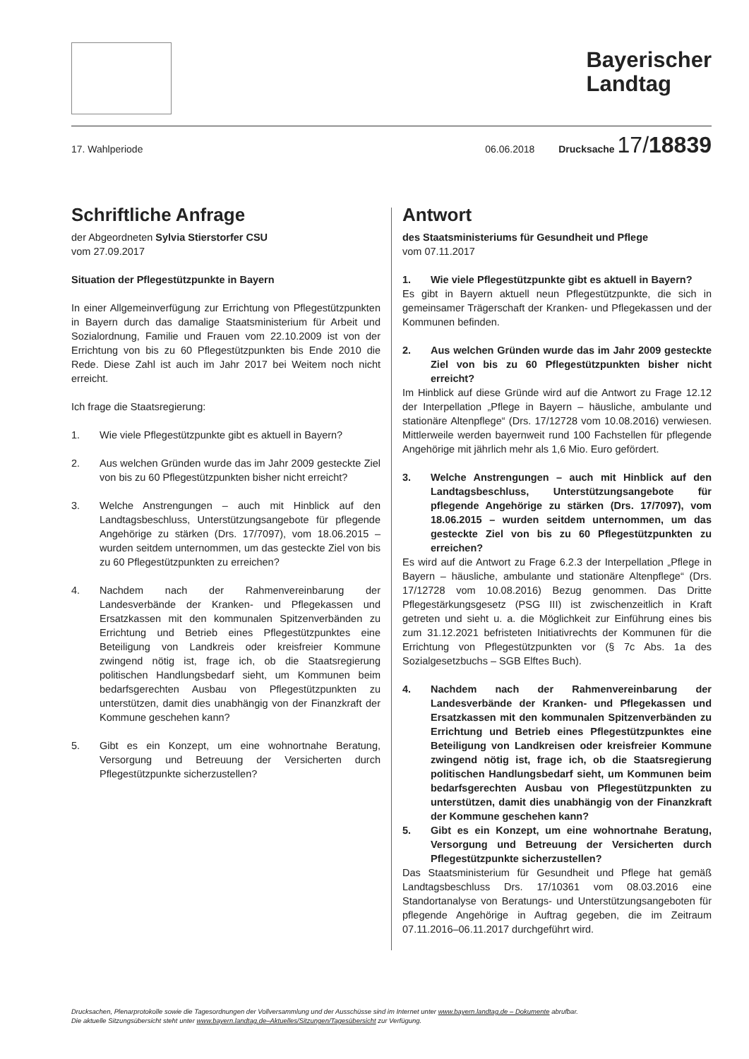Bayerischer
Landtag
17. Wahlperiode 06.06.2018 Drucksache 17/ 18839
Schriftliche Anfrage
der Abgeordneten Sylvia Stierstorfer CSU
vom 27.09.2017
Situation der Pflegestützpunkte in Bayern
In einer Allgemeinverfügung zur Errichtung von Pflegestützpunkten in Bayern durch das damalige Staatsministerium für Arbeit und Sozialordnung, Familie und Frauen vom 22.10.2009 ist von der Errichtung von bis zu 60 Pflegestützpunkten bis Ende 2010 die Rede. Diese Zahl ist auch im Jahr 2017 bei Weitem noch nicht erreicht.
Ich frage die Staatsregierung:
1. Wie viele Pflegestützpunkte gibt es aktuell in Bayern?
2. Aus welchen Gründen wurde das im Jahr 2009 gesteckte Ziel von bis zu 60 Pflegestützpunkten bisher nicht erreicht?
3. Welche Anstrengungen – auch mit Hinblick auf den Landtagsbeschluss, Unterstützungsangebote für pflegende Angehörige zu stärken (Drs. 17/7097), vom 18.06.2015 – wurden seitdem unternommen, um das gesteckte Ziel von bis zu 60 Pflegestützpunkten zu erreichen?
4. Nachdem nach der Rahmenvereinbarung der Landesverbände der Kranken- und Pflegekassen und Ersatzkassen mit den kommunalen Spitzenverbänden zu Errichtung und Betrieb eines Pflegestützpunktes eine Beteiligung von Landkreis oder kreisfreier Kommune zwingend nötig ist, frage ich, ob die Staatsregierung politischen Handlungsbedarf sieht, um Kommunen beim bedarfsgerechten Ausbau von Pflegestützpunkten zu unterstützen, damit dies unabhängig von der Finanzkraft der Kommune geschehen kann?
5. Gibt es ein Konzept, um eine wohnortnahe Beratung, Versorgung und Betreuung der Versicherten durch Pflegestützpunkte sicherzustellen?
Antwort
des Staatsministeriums für Gesundheit und Pflege
vom 07.11.2017
1. Wie viele Pflegestützpunkte gibt es aktuell in Bayern?
Es gibt in Bayern aktuell neun Pflegestützpunkte, die sich in gemeinsamer Trägerschaft der Kranken- und Pflegekassen und der Kommunen befinden.
2. Aus welchen Gründen wurde das im Jahr 2009 gesteckte Ziel von bis zu 60 Pflegestützpunkten bisher nicht erreicht?
Im Hinblick auf diese Gründe wird auf die Antwort zu Frage 12.12 der Interpellation „Pflege in Bayern – häusliche, ambulante und stationäre Altenpflege“ (Drs. 17/12728 vom 10.08.2016) verwiesen. Mittlerweile werden bayernweit rund 100 Fachstellen für pflegende Angehörige mit jährlich mehr als 1,6 Mio. Euro gefördert.
3. Welche Anstrengungen – auch mit Hinblick auf den Landtagsbeschluss, Unterstützungsangebote für pflegende Angehörige zu stärken (Drs. 17/7097), vom 18.06.2015 – wurden seitdem unternommen, um das gesteckte Ziel von bis zu 60 Pflegestützpunkten zu erreichen?
Es wird auf die Antwort zu Frage 6.2.3 der Interpellation „Pflege in Bayern – häusliche, ambulante und stationäre Altenpflege“ (Drs. 17/12728 vom 10.08.2016) Bezug genommen. Das Dritte Pflegestärkungsgesetz (PSG III) ist zwischenzeitlich in Kraft getreten und sieht u. a. die Möglichkeit zur Einführung eines bis zum 31.12.2021 befristeten Initiativrechts der Kommunen für die Errichtung von Pflegestützpunkten vor (§ 7c Abs. 1a des Sozialgesetzbuchs – SGB Elftes Buch).
4. Nachdem nach der Rahmenvereinbarung der Landesverbände der Kranken- und Pflegekassen und Ersatzkassen mit den kommunalen Spitzenverbänden zu Errichtung und Betrieb eines Pflegestützpunktes eine Beteiligung von Landkreisen oder kreisfreier Kommune zwingend nötig ist, frage ich, ob die Staatsregierung politischen Handlungsbedarf sieht, um Kommunen beim bedarfsgerechten Ausbau von Pflegestützpunkten zu unterstützen, damit dies unabhängig von der Finanzkraft der Kommune geschehen kann?
5. Gibt es ein Konzept, um eine wohnortnahe Beratung, Versorgung und Betreuung der Versicherten durch Pflegestützpunkte sicherzustellen?
Das Staatsministerium für Gesundheit und Pflege hat gemäß Landtagsbeschluss Drs. 17/10361 vom 08.03.2016 eine Standortanalyse von Beratungs- und Unterstützungsangeboten für pflegende Angehörige in Auftrag gegeben, die im Zeitraum 07.11.2016–06.11.2017 durchgeführt wird.
Drucksachen, Plenarprotokolle sowie die Tagesordnungen der Vollversammlung und der Ausschüsse sind im Internet unter www.bayern.landtag.de – Dokumente abrufbar.
Die aktuelle Sitzungsübersicht steht unter www.bayern.landtag.de–Aktuelles/Sitzungen/Tagesübersicht zur Verfügung.